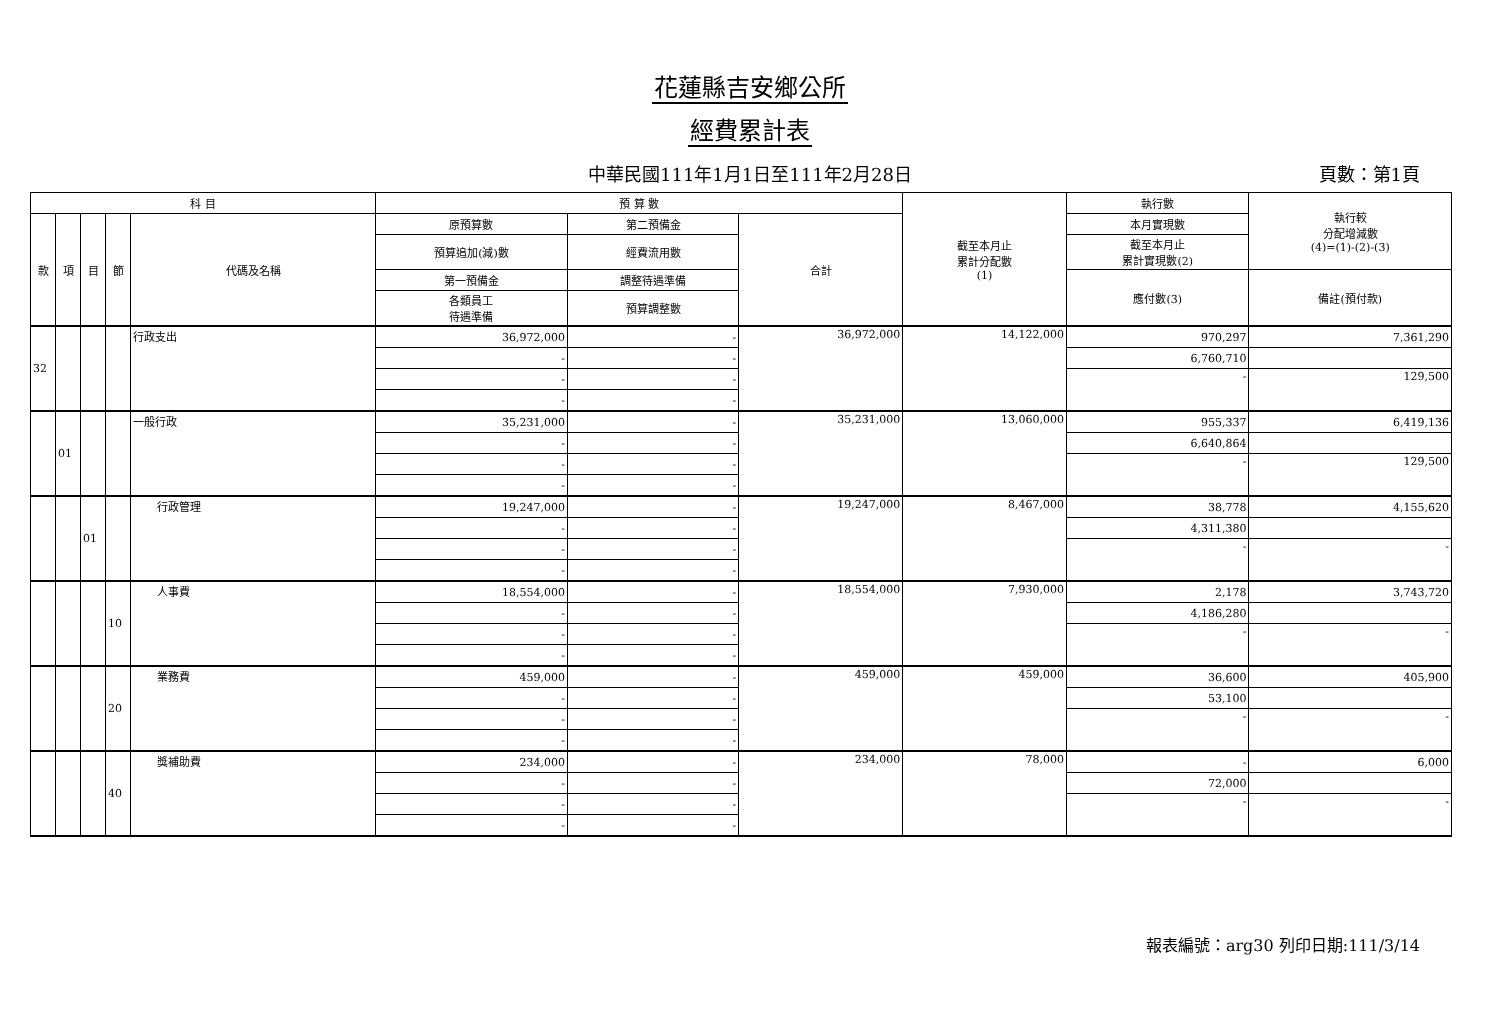花蓮縣吉安鄉公所
經費累計表
中華民國111年1月1日至111年2月28日 頁數：第1頁
| 科 目 | | | | | 預 算 數 | | | 截至本月止 累計分配數 (1) | 執行數 | 執行較 分配增減數 (4)=(1)-(2)-(3) |
| --- | --- | --- | --- | --- | --- | --- | --- | --- | --- | --- |
| 款 | 項 | 目 | 節 | 代碼及名稱 | 原預算數 | 第二預備金 | 合計 | | 本月實現數 | |
| | | | | | 預算追加(減)數 | 經費流用數 | | | 截至本月止 累計實現數(2) | |
| | | | | | 第一預備金 | 調整待遇準備 | | | 應付數(3) | 備註(預付款) |
| | | | | | 各類員工 待遇準備 | 預算調整數 | | | | |
| 32 | | | | 行政支出 | 36,972,000 | - | 36,972,000 | 14,122,000 | 970,297 | 7,361,290 |
| | | | | | - | - | | | 6,760,710 | |
| | | | | | - | - | | | - | 129,500 |
| | | | | | - | - | | | | |
| | 01 | | | 一般行政 | 35,231,000 | - | 35,231,000 | 13,060,000 | 955,337 | 6,419,136 |
| | | | | | - | - | | | 6,640,864 | |
| | | | | | - | - | | | - | 129,500 |
| | | | | | - | - | | | | |
| | | 01 | | 行政管理 | 19,247,000 | - | 19,247,000 | 8,467,000 | 38,778 | 4,155,620 |
| | | | | | - | - | | | 4,311,380 | |
| | | | | | - | - | | | - | - |
| | | | | | - | - | | | | |
| | | | 10 | 人事費 | 18,554,000 | - | 18,554,000 | 7,930,000 | 2,178 | 3,743,720 |
| | | | | | - | - | | | 4,186,280 | |
| | | | | | - | - | | | - | - |
| | | | | | - | - | | | | |
| | | | 20 | 業務費 | 459,000 | - | 459,000 | 459,000 | 36,600 | 405,900 |
| | | | | | - | - | | | 53,100 | |
| | | | | | - | - | | | - | - |
| | | | | | - | - | | | | |
| | | | 40 | 獎補助費 | 234,000 | - | 234,000 | 78,000 | - | 6,000 |
| | | | | | - | - | | | 72,000 | |
| | | | | | - | - | | | - | - |
| | | | | | - | - | | | | |
報表編號：arg30 列印日期:111/3/14